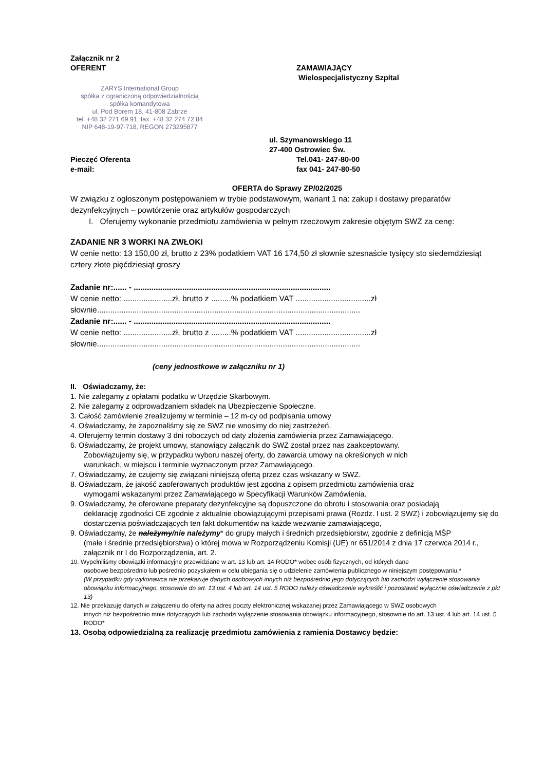Załącznik nr 2
OFERENT ZAMAWIAJĄCY
Wielospecjalistyczny Szpital
ZARYS International Group
spółka z ograniczoną odpowiedzialnością
spółka komandytowa
ul. Pod Borem 18, 41-808 Zabrze
tel. +48 32 271 69 91, fax. +48 32 274 72 84
NIP 648-19-97-718, REGON 273295877
ul. Szymanowskiego 11
27-400 Ostrowiec Św.
Pieczęć Oferenta
e-mail:
Tel.041- 247-80-00
fax 041- 247-80-50
OFERTA do Sprawy ZP/02/2025
W związku z ogłoszonym postępowaniem w trybie podstawowym, wariant 1 na: zakup i dostawy preparatów dezynfekcyjnych – powtórzenie oraz artykułów gospodarczych
I. Oferujemy wykonanie przedmiotu zamówienia w pełnym rzeczowym zakresie objętym SWZ za cenę:
ZADANIE NR 3 WORKI NA ZWŁOKI
W cenie netto: 13 150,00 zł, brutto z 23% podatkiem VAT 16 174,50 zł słownie szesnaście tysięcy sto siedemdziesiąt cztery złote pięćdziesiąt groszy
Zadanie nr:...... - .........................................................................................
W cenie netto: ......................zł, brutto z .........% podatkiem VAT ..................................zł
słownie.......................................................................................................................
Zadanie nr:...... - .........................................................................................
W cenie netto: ......................zł, brutto z .........% podatkiem VAT ..................................zł
słownie.......................................................................................................................
(ceny jednostkowe w załączniku nr 1)
II. Oświadczamy, że:
1. Nie zalegamy z opłatami podatku w Urzędzie Skarbowym.
2. Nie zalegamy z odprowadzaniem składek na Ubezpieczenie Społeczne.
3. Całość zamówienie zrealizujemy w terminie – 12 m-cy od podpisania umowy
4. Oświadczamy, że zapoznaliśmy się ze SWZ nie wnosimy do niej zastrzeżeń.
4. Oferujemy termin dostawy 3 dni roboczych od daty złożenia zamówienia przez Zamawiającego.
6. Oświadczamy, że projekt umowy, stanowiący załącznik do SWZ został przez nas zaakceptowany.
Zobowiązujemy się, w przypadku wyboru naszej oferty, do zawarcia umowy na określonych w nich
warunkach, w miejscu i terminie wyznaczonym przez Zamawiającego.
7. Oświadczamy, że czujemy się związani niniejszą ofertą przez czas wskazany w SWZ.
8. Oświadczam, że jakość zaoferowanych produktów jest zgodna z opisem przedmiotu zamówienia oraz
wymogami wskazanymi przez Zamawiającego w Specyfikacji Warunków Zamówienia.
9. Oświadczamy, że oferowane preparaty dezynfekcyjne są dopuszczone do obrotu i stosowania oraz posiadają
deklarację zgodności CE zgodnie z aktualnie obowiązującymi przepisami prawa (Rozdz. I ust. 2 SWZ) i zobowiązujemy się do dostarczenia poświadczających ten fakt dokumentów na każde wezwanie zamawiającego,
9. Oświadczamy, że należymy/nie należymy* do grupy małych i średnich przedsiębiorstw, zgodnie z definicją MŚP
(małe i średnie przedsiębiorstwa) o której mowa w Rozporządzeniu Komisji (UE) nr 651/2014 z dnia 17 czerwca 2014 r., załącznik nr I do Rozporządzenia, art. 2.
10. Wypełniliśmy obowiązki informacyjne przewidziane w art. 13 lub art. 14 RODO* wobec osób fizycznych, od których dane
osobowe bezpośrednio lub pośrednio pozyskałem w celu ubiegania się o udzielenie zamówienia publicznego w niniejszym postępowaniu,*
(W przypadku gdy wykonawca nie przekazuje danych osobowych innych niż bezpośrednio jego dotyczących lub zachodzi wyłączenie stosowania obowiązku informacyjnego, stosownie do art. 13 ust. 4 lub art. 14 ust. 5 RODO należy oświadczenie wykreślić i pozostawić wyłącznie oświadczenie z pkt 13)
12. Nie przekazuję danych w załączeniu do oferty na adres poczty elektronicznej wskazanej przez Zamawiającego w SWZ osobowych
innych niż bezpośrednio mnie dotyczących lub zachodzi wyłączenie stosowania obowiązku informacyjnego, stosownie do art. 13 ust. 4 lub art. 14 ust. 5 RODO*
13. Osobą odpowiedzialną za realizację przedmiotu zamówienia z ramienia Dostawcy będzie: